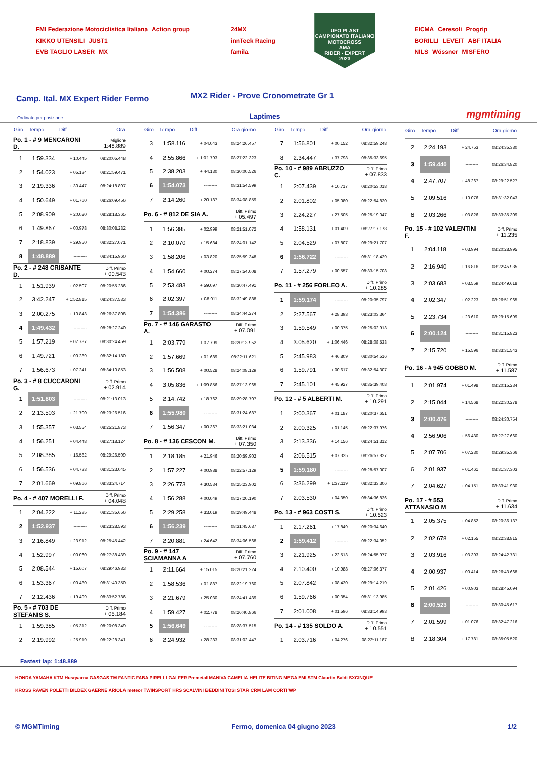FMI Federazione Motociclistica Italiana Action group
KIKKO UTENSILI JUST1
EVB TAGLIO LASER MX
24MX
innTeck Racing
famila
UFO PLAST
CAMPIONATO ITALIANO MOTOCROSS
AMA
RIDER - EXPERT
2023
EICMA Ceresoli Progrip
BORILLI LEVEIT ABF ITALIA
NILS Wössner MISFERO
Camp. Ital. MX Expert Rider Fermo
MX2 Rider - Prove Cronometrate Gr 1
Ordinato per posizione Laptimes mgmtiming
| Giro | Tempo | Diff. | Ora |
| --- | --- | --- | --- |
| Po. 1 - # 9 MENCARONI D. | | | Migliore 1:48.889 |
| 1 | 1:59.334 | + 10.445 | 08:20:05.448 |
| 2 | 1:54.023 | + 05.134 | 08:21:59.471 |
| 3 | 2:19.336 | + 30.447 | 08:24:18.807 |
| 4 | 1:50.649 | + 01.760 | 08:26:09.456 |
| 5 | 2:08.909 | + 20.020 | 08:28:18.365 |
| 6 | 1:49.867 | + 00.978 | 08:30:08.232 |
| 7 | 2:18.839 | + 29.950 | 08:32:27.071 |
| 8 | 1:48.889 | --------- | 08:34:15.960 |
| Po. 2 - # 248 CRISANTE D. | | | Diff. Primo + 00.543 |
| 1 | 1:51.939 | + 02.507 | 08:20:55.286 |
| 2 | 3:42.247 | + 1:52.815 | 08:24:37.533 |
| 3 | 2:00.275 | + 10.843 | 08:26:37.808 |
| 4 | 1:49.432 | --------- | 08:28:27.240 |
| 5 | 1:57.219 | + 07.787 | 08:30:24.459 |
| 6 | 1:49.721 | + 00.289 | 08:32:14.180 |
| 7 | 1:56.673 | + 07.241 | 08:34:10.853 |
| Po. 3 - # 8 CUCCARONI G. | | | Diff. Primo + 02.914 |
| 1 | 1:51.803 | --------- | 08:21:13.013 |
| 2 | 2:13.503 | + 21.700 | 08:23:26.516 |
| 3 | 1:55.357 | + 03.554 | 08:25:21.873 |
| 4 | 1:56.251 | + 04.448 | 08:27:18.124 |
| 5 | 2:08.385 | + 16.582 | 08:29:26.509 |
| 6 | 1:56.536 | + 04.733 | 08:31:23.045 |
| 7 | 2:01.669 | + 09.866 | 08:33:24.714 |
| Po. 4 - # 407 MORELLI F. | | | Diff. Primo + 04.048 |
| 1 | 2:04.222 | + 11.285 | 08:21:35.656 |
| 2 | 1:52.937 | --------- | 08:23:28.593 |
| 3 | 2:16.849 | + 23.912 | 08:25:45.442 |
| 4 | 1:52.997 | + 00.060 | 08:27:38.439 |
| 5 | 2:08.544 | + 15.607 | 08:29:46.983 |
| 6 | 1:53.367 | + 00.430 | 08:31:40.350 |
| 7 | 2:12.436 | + 19.499 | 08:33:52.786 |
| Po. 5 - # 703 DE STEFANIS S. | | | Diff. Primo + 05.184 |
| 1 | 1:59.385 | + 05.312 | 08:20:08.349 |
| 2 | 2:19.992 | + 25.919 | 08:22:28.341 |
| Giro | Tempo | Diff. | Ora giorno |
| --- | --- | --- | --- |
| 3 | 1:58.116 | + 04.043 | 08:24:26.457 |
| 4 | 2:55.866 | + 1:01.793 | 08:27:22.323 |
| 5 | 2:38.203 | + 44.130 | 08:30:00.526 |
| 6 | 1:54.073 | --------- | 08:31:54.599 |
| 7 | 2:14.260 | + 20.187 | 08:34:08.859 |
| Po. 6 - # 812 DE SIA A. | | | Diff. Primo + 05.497 |
| 1 | 1:56.385 | + 02.999 | 08:21:51.072 |
| 2 | 2:10.070 | + 15.684 | 08:24:01.142 |
| 3 | 1:58.206 | + 03.820 | 08:25:59.348 |
| 4 | 1:54.660 | + 00.274 | 08:27:54.008 |
| 5 | 2:53.483 | + 59.097 | 08:30:47.491 |
| 6 | 2:02.397 | + 08.011 | 08:32:49.888 |
| 7 | 1:54.386 | --------- | 08:34:44.274 |
| Po. 7 - # 146 GARASTO A. | | | Diff. Primo + 07.091 |
| 1 | 2:03.779 | + 07.799 | 08:20:13.952 |
| 2 | 1:57.669 | + 01.689 | 08:22:11.621 |
| 3 | 1:56.508 | + 00.528 | 08:24:08.129 |
| 4 | 3:05.836 | + 1:09.856 | 08:27:13.965 |
| 5 | 2:14.742 | + 18.762 | 08:29:28.707 |
| 6 | 1:55.980 | --------- | 08:31:24.687 |
| 7 | 1:56.347 | + 00.367 | 08:33:21.034 |
| Po. 8 - # 136 CESCON M. | | | Diff. Primo + 07.350 |
| 1 | 2:18.185 | + 21.946 | 08:20:59.902 |
| 2 | 1:57.227 | + 00.988 | 08:22:57.129 |
| 3 | 2:26.773 | + 30.534 | 08:25:23.902 |
| 4 | 1:56.288 | + 00.049 | 08:27:20.190 |
| 5 | 2:29.258 | + 33.019 | 08:29:49.448 |
| 6 | 1:56.239 | --------- | 08:31:45.687 |
| 7 | 2:20.881 | + 24.642 | 08:34:06.568 |
| Po. 9 - # 147 SCIAMANNA A | | | Diff. Primo + 07.760 |
| 1 | 2:11.664 | + 15.015 | 08:20:21.224 |
| 2 | 1:58.536 | + 01.887 | 08:22:19.760 |
| 3 | 2:21.679 | + 25.030 | 08:24:41.439 |
| 4 | 1:59.427 | + 02.778 | 08:26:40.866 |
| 5 | 1:56.649 | --------- | 08:28:37.515 |
| 6 | 2:24.932 | + 28.283 | 08:31:02.447 |
| Giro | Tempo | Diff. | Ora giorno |
| --- | --- | --- | --- |
| 7 | 1:56.801 | + 00.152 | 08:32:59.248 |
| 8 | 2:34.447 | + 37.798 | 08:35:33.695 |
| Po. 10 - # 989 ABRUZZO C. | | | Diff. Primo + 07.833 |
| 1 | 2:07.439 | + 10.717 | 08:20:53.018 |
| 2 | 2:01.802 | + 05.080 | 08:22:54.820 |
| 3 | 2:24.227 | + 27.505 | 08:25:19.047 |
| 4 | 1:58.131 | + 01.409 | 08:27:17.178 |
| 5 | 2:04.529 | + 07.807 | 08:29:21.707 |
| 6 | 1:56.722 | --------- | 08:31:18.429 |
| 7 | 1:57.279 | + 00.557 | 08:33:15.708 |
| Po. 11 - # 256 FORLEO A. | | | Diff. Primo + 10.285 |
| 1 | 1:59.174 | --------- | 08:20:35.797 |
| 2 | 2:27.567 | + 28.393 | 08:23:03.364 |
| 3 | 1:59.549 | + 00.375 | 08:25:02.913 |
| 4 | 3:05.620 | + 1:06.446 | 08:28:08.533 |
| 5 | 2:45.983 | + 46.809 | 08:30:54.516 |
| 6 | 1:59.791 | + 00.617 | 08:32:54.307 |
| 7 | 2:45.101 | + 45.927 | 08:35:39.408 |
| Po. 12 - # 5 ALBERTI M. | | | Diff. Primo + 10.291 |
| 1 | 2:00.367 | + 01.187 | 08:20:37.651 |
| 2 | 2:00.325 | + 01.145 | 08:22:37.976 |
| 3 | 2:13.336 | + 14.156 | 08:24:51.312 |
| 4 | 2:06.515 | + 07.335 | 08:26:57.827 |
| 5 | 1:59.180 | --------- | 08:28:57.007 |
| 6 | 3:36.299 | + 1:37.119 | 08:32:33.306 |
| 7 | 2:03.530 | + 04.350 | 08:34:36.836 |
| Po. 13 - # 963 COSTI S. | | | Diff. Primo + 10.523 |
| 1 | 2:17.261 | + 17.849 | 08:20:34.640 |
| 2 | 1:59.412 | --------- | 08:22:34.052 |
| 3 | 2:21.925 | + 22.513 | 08:24:55.977 |
| 4 | 2:10.400 | + 10.988 | 08:27:06.377 |
| 5 | 2:07.842 | + 08.430 | 08:29:14.219 |
| 6 | 1:59.766 | + 00.354 | 08:31:13.985 |
| 7 | 2:01.008 | + 01.596 | 08:33:14.993 |
| Po. 14 - # 135 SOLDO A. | | | Diff. Primo + 10.551 |
| 1 | 2:03.716 | + 04.276 | 08:22:11.187 |
| Giro | Tempo | Diff. | Ora giorno |
| --- | --- | --- | --- |
| 2 | 2:24.193 | + 24.753 | 08:24:35.380 |
| 3 | 1:59.440 | --------- | 08:26:34.820 |
| 4 | 2:47.707 | + 48.267 | 08:29:22.527 |
| 5 | 2:09.516 | + 10.076 | 08:31:32.043 |
| 6 | 2:03.266 | + 03.826 | 08:33:35.309 |
| Po. 15 - # 102 VALENTINI F. | | | Diff. Primo + 11.235 |
| 1 | 2:04.118 | + 03.994 | 08:20:28.995 |
| 2 | 2:16.940 | + 16.816 | 08:22:45.935 |
| 3 | 2:03.683 | + 03.559 | 08:24:49.618 |
| 4 | 2:02.347 | + 02.223 | 08:26:51.965 |
| 5 | 2:23.734 | + 23.610 | 08:29:15.699 |
| 6 | 2:00.124 | --------- | 08:31:15.823 |
| 7 | 2:15.720 | + 15.596 | 08:33:31.543 |
| Po. 16 - # 945 GOBBO M. | | | Diff. Primo + 11.587 |
| 1 | 2:01.974 | + 01.498 | 08:20:15.234 |
| 2 | 2:15.044 | + 14.568 | 08:22:30.278 |
| 3 | 2:00.476 | --------- | 08:24:30.754 |
| 4 | 2:56.906 | + 56.430 | 08:27:27.660 |
| 5 | 2:07.706 | + 07.230 | 08:29:35.366 |
| 6 | 2:01.937 | + 01.461 | 08:31:37.303 |
| 7 | 2:04.627 | + 04.151 | 08:33:41.930 |
| Po. 17 - # 553 ATTANASIO M | | | Diff. Primo + 11.634 |
| 1 | 2:05.375 | + 04.852 | 08:20:36.137 |
| 2 | 2:02.678 | + 02.155 | 08:22:38.815 |
| 3 | 2:03.916 | + 03.393 | 08:24:42.731 |
| 4 | 2:00.937 | + 00.414 | 08:26:43.668 |
| 5 | 2:01.426 | + 00.903 | 08:28:45.094 |
| 6 | 2:00.523 | --------- | 08:30:45.617 |
| 7 | 2:01.599 | + 01.076 | 08:32:47.216 |
| 8 | 2:18.304 | + 17.781 | 08:35:05.520 |
Fastest lap: 1:48.889
HONDA YAMAHA KTM Husqvarna GASGAS TM FANTIC FABA PIRELLI GALFER Premetal MANIVA CAMELIA HELITE BITING MEGA EMI STM Claudio Baldi SXCINQUE
KROSS RAVEN POLETTI BILDEX GAERNE ARIOLA meteor TWINSPORT HRS SCALVINI BEDDINI TOSI STAR CRM LAM CORTI WP
© MGMTiming Fermo, domenica 04 giugno 2023 1/2